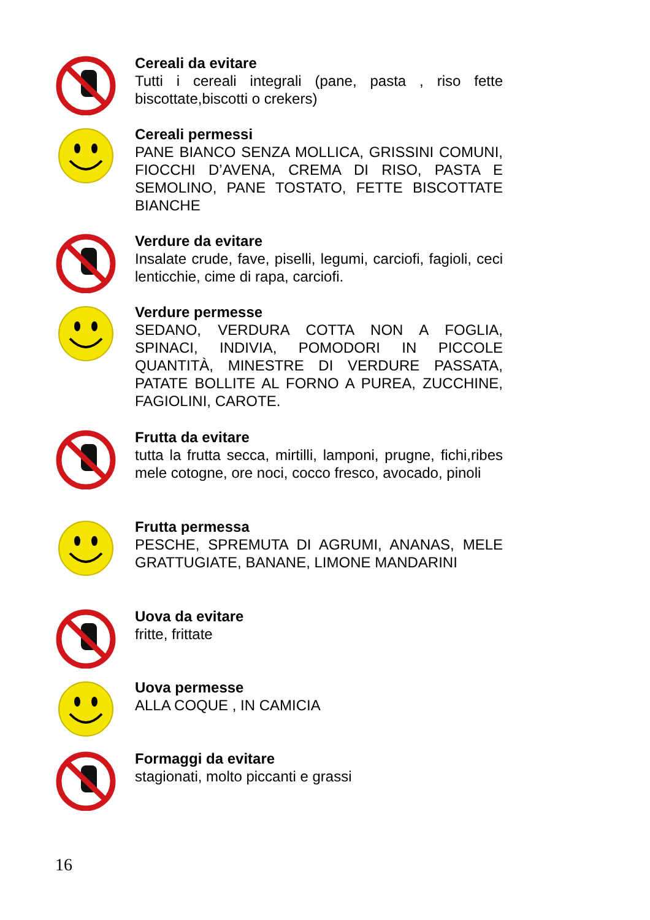Cereali da evitare
Tutti i cereali integrali (pane, pasta , riso fette biscottate,biscotti o crekers)
Cereali permessi
PANE BIANCO SENZA MOLLICA, GRISSINI COMUNI, FIOCCHI D’AVENA, CREMA DI RISO, PASTA E SEMOLINO, PANE TOSTATO, FETTE BISCOTTATE BIANCHE
Verdure da evitare
Insalate crude, fave, piselli, legumi, carciofi, fagioli, ceci lenticchie, cime di rapa, carciofi.
Verdure permesse
SEDANO, VERDURA COTTA NON A FOGLIA, SPINACI, INDIVIA, POMODORI IN PICCOLE QUANTITÀ, MINESTRE DI VERDURE PASSATA, PATATE BOLLITE AL FORNO A PUREA, ZUCCHINE, FAGIOLINI, CAROTE.
Frutta da evitare
tutta la frutta secca, mirtilli, lamponi, prugne, fichi,ribes mele cotogne, ore noci, cocco fresco, avocado, pinoli
Frutta permessa
PESCHE, SPREMUTA DI AGRUMI, ANANAS, MELE GRATTUGIATE, BANANE, LIMONE MANDARINI
Uova da evitare
fritte, frittate
Uova permesse
ALLA COQUE , IN CAMICIA
Formaggi da evitare
stagionati, molto piccanti e grassi
16